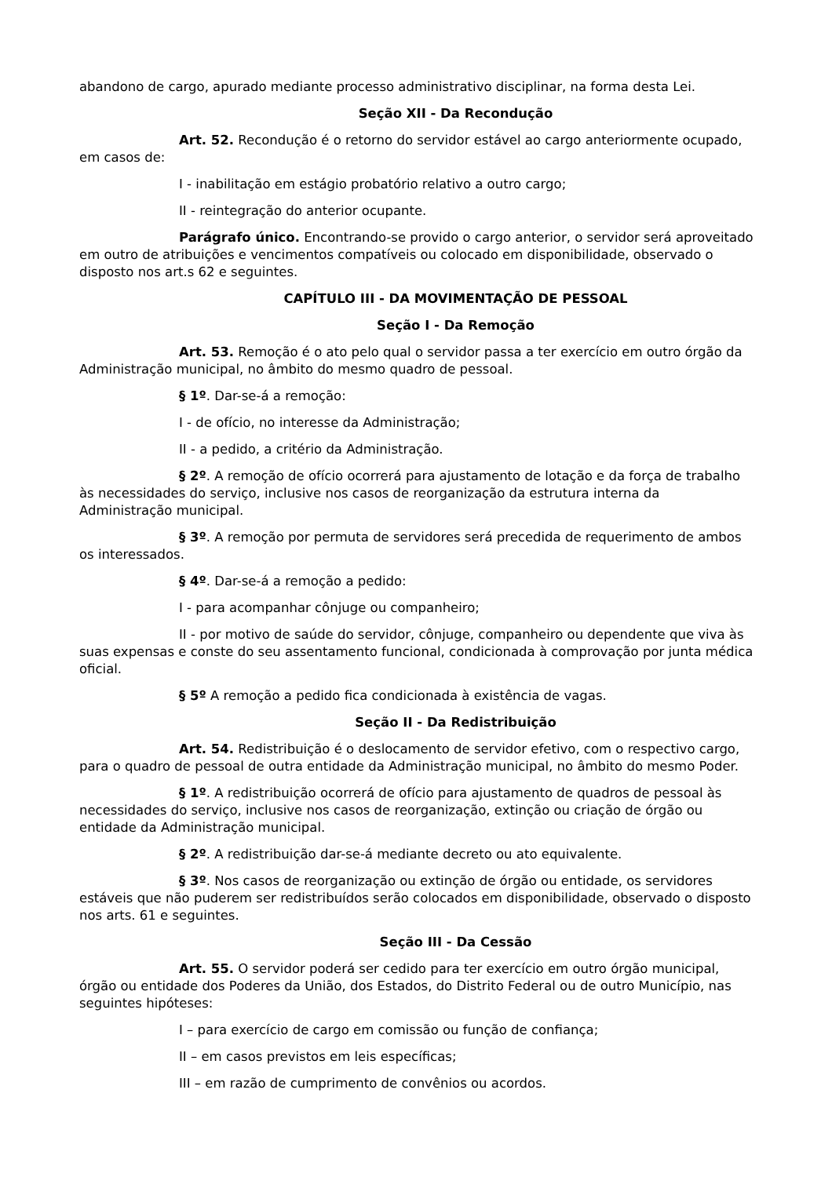abandono de cargo, apurado mediante processo administrativo disciplinar, na forma desta Lei.
Seção XII - Da Recondução
Art. 52. Recondução é o retorno do servidor estável ao cargo anteriormente ocupado, em casos de:
I - inabilitação em estágio probatório relativo a outro cargo;
II - reintegração do anterior ocupante.
Parágrafo único. Encontrando-se provido o cargo anterior, o servidor será aproveitado em outro de atribuições e vencimentos compatíveis ou colocado em disponibilidade, observado o disposto nos art.s 62 e seguintes.
CAPÍTULO III - DA MOVIMENTAÇÃO DE PESSOAL
Seção I - Da Remoção
Art. 53. Remoção é o ato pelo qual o servidor passa a ter exercício em outro órgão da Administração municipal, no âmbito do mesmo quadro de pessoal.
§ 1º. Dar-se-á a remoção:
I - de ofício, no interesse da Administração;
II - a pedido, a critério da Administração.
§ 2º. A remoção de ofício ocorrerá para ajustamento de lotação e da força de trabalho às necessidades do serviço, inclusive nos casos de reorganização da estrutura interna da Administração municipal.
§ 3º. A remoção por permuta de servidores será precedida de requerimento de ambos os interessados.
§ 4º. Dar-se-á a remoção a pedido:
I - para acompanhar cônjuge ou companheiro;
II - por motivo de saúde do servidor, cônjuge, companheiro ou dependente que viva às suas expensas e conste do seu assentamento funcional, condicionada à comprovação por junta médica oficial.
§ 5º A remoção a pedido fica condicionada à existência de vagas.
Seção II - Da Redistribuição
Art. 54. Redistribuição é o deslocamento de servidor efetivo, com o respectivo cargo, para o quadro de pessoal de outra entidade da Administração municipal, no âmbito do mesmo Poder.
§ 1º. A redistribuição ocorrerá de ofício para ajustamento de quadros de pessoal às necessidades do serviço, inclusive nos casos de reorganização, extinção ou criação de órgão ou entidade da Administração municipal.
§ 2º. A redistribuição dar-se-á mediante decreto ou ato equivalente.
§ 3º. Nos casos de reorganização ou extinção de órgão ou entidade, os servidores estáveis que não puderem ser redistribuídos serão colocados em disponibilidade, observado o disposto nos arts. 61 e seguintes.
Seção III - Da Cessão
Art. 55. O servidor poderá ser cedido para ter exercício em outro órgão municipal, órgão ou entidade dos Poderes da União, dos Estados, do Distrito Federal ou de outro Município, nas seguintes hipóteses:
I – para exercício de cargo em comissão ou função de confiança;
II – em casos previstos em leis específicas;
III – em razão de cumprimento de convênios ou acordos.